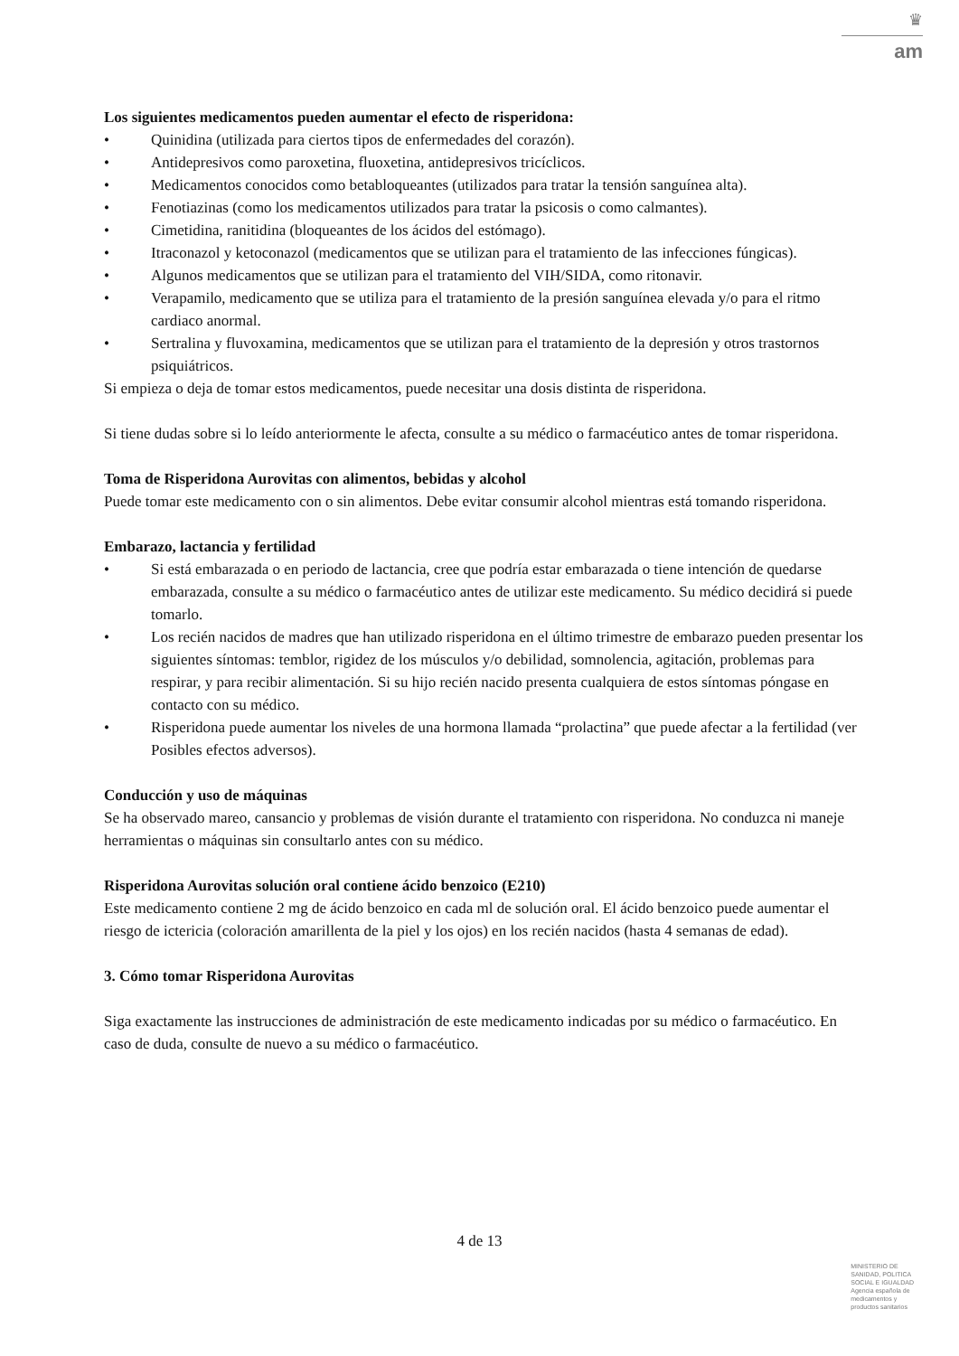♛
am
Los siguientes medicamentos pueden aumentar el efecto de risperidona:
• Quinidina (utilizada para ciertos tipos de enfermedades del corazón).
• Antidepresivos como paroxetina, fluoxetina, antidepresivos tricíclicos.
• Medicamentos conocidos como betabloqueantes (utilizados para tratar la tensión sanguínea alta).
• Fenotiazinas (como los medicamentos utilizados para tratar la psicosis o como calmantes).
• Cimetidina, ranitidina (bloqueantes de los ácidos del estómago).
• Itraconazol y ketoconazol (medicamentos que se utilizan para el tratamiento de las infecciones fúngicas).
• Algunos medicamentos que se utilizan para el tratamiento del VIH/SIDA, como ritonavir.
• Verapamilo, medicamento que se utiliza para el tratamiento de la presión sanguínea elevada y/o para el ritmo cardiaco anormal.
• Sertralina y fluvoxamina, medicamentos que se utilizan para el tratamiento de la depresión y otros trastornos psiquiátricos.
Si empieza o deja de tomar estos medicamentos, puede necesitar una dosis distinta de risperidona.
Si tiene dudas sobre si lo leído anteriormente le afecta, consulte a su médico o farmacéutico antes de tomar risperidona.
Toma de Risperidona Aurovitas con alimentos, bebidas y alcohol
Puede tomar este medicamento con o sin alimentos. Debe evitar consumir alcohol mientras está tomando risperidona.
Embarazo, lactancia y fertilidad
• Si está embarazada o en periodo de lactancia, cree que podría estar embarazada o tiene intención de quedarse embarazada, consulte a su médico o farmacéutico antes de utilizar este medicamento. Su médico decidirá si puede tomarlo.
• Los recién nacidos de madres que han utilizado risperidona en el último trimestre de embarazo pueden presentar los siguientes síntomas: temblor, rigidez de los músculos y/o debilidad, somnolencia, agitación, problemas para respirar, y para recibir alimentación. Si su hijo recién nacido presenta cualquiera de estos síntomas póngase en contacto con su médico.
• Risperidona puede aumentar los niveles de una hormona llamada “prolactina” que puede afectar a la fertilidad (ver Posibles efectos adversos).
Conducción y uso de máquinas
Se ha observado mareo, cansancio y problemas de visión durante el tratamiento con risperidona. No conduzca ni maneje herramientas o máquinas sin consultarlo antes con su médico.
Risperidona Aurovitas solución oral contiene ácido benzoico (E210)
Este medicamento contiene 2 mg de ácido benzoico en cada ml de solución oral. El ácido benzoico puede aumentar el riesgo de ictericia (coloración amarillenta de la piel y los ojos) en los recién nacidos (hasta 4 semanas de edad).
3. Cómo tomar Risperidona Aurovitas
Siga exactamente las instrucciones de administración de este medicamento indicadas por su médico o farmacéutico. En caso de duda, consulte de nuevo a su médico o farmacéutico.
4 de 13
MINISTERIO DE
SANIDAD, POLITICA
SOCIAL E IGUALDAD
Agencia española de
medicamentos y
productos sanitarios